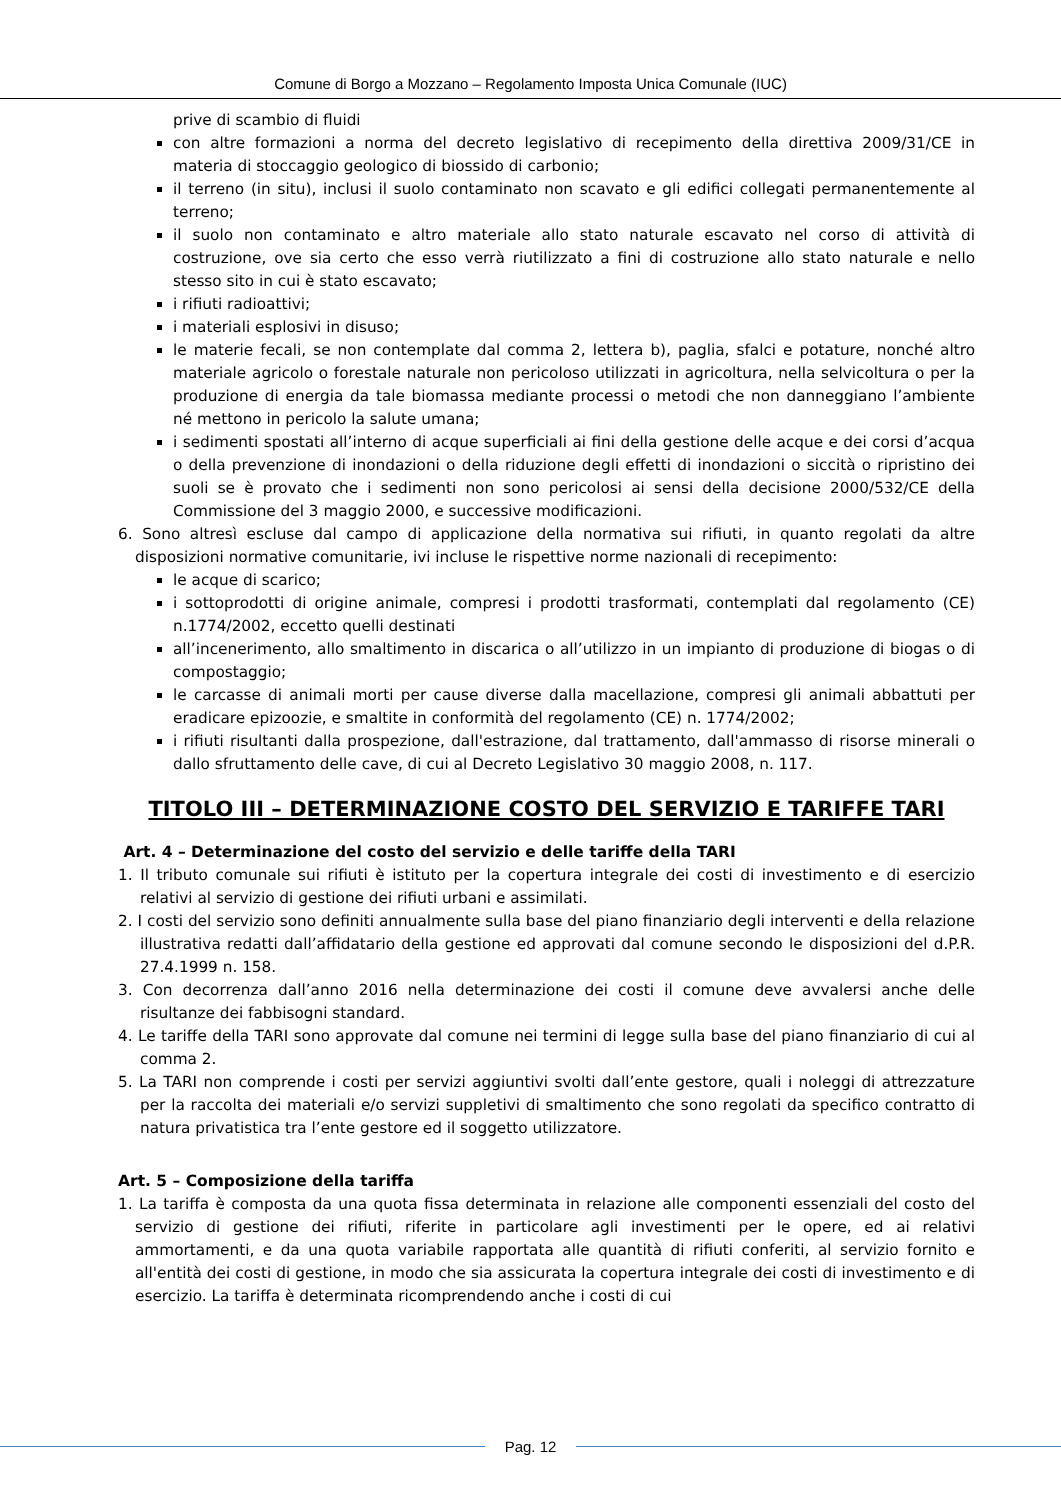Comune di Borgo a Mozzano – Regolamento Imposta Unica Comunale (IUC)
prive di scambio di fluidi
con altre formazioni a norma del decreto legislativo di recepimento della direttiva 2009/31/CE in materia di stoccaggio geologico di biossido di carbonio;
il terreno (in situ), inclusi il suolo contaminato non scavato e gli edifici collegati permanentemente al terreno;
il suolo non contaminato e altro materiale allo stato naturale escavato nel corso di attività di costruzione, ove sia certo che esso verrà riutilizzato a fini di costruzione allo stato naturale e nello stesso sito in cui è stato escavato;
i rifiuti radioattivi;
i materiali esplosivi in disuso;
le materie fecali, se non contemplate dal comma 2, lettera b), paglia, sfalci e potature, nonché altro materiale agricolo o forestale naturale non pericoloso utilizzati in agricoltura, nella selvicoltura o per la produzione di energia da tale biomassa mediante processi o metodi che non danneggiano l’ambiente né mettono in pericolo la salute umana;
i sedimenti spostati all’interno di acque superficiali ai fini della gestione delle acque e dei corsi d’acqua o della prevenzione di inondazioni o della riduzione degli effetti di inondazioni o siccità o ripristino dei suoli se è provato che i sedimenti non sono pericolosi ai sensi della decisione 2000/532/CE della Commissione del 3 maggio 2000, e successive modificazioni.
6. Sono altresì escluse dal campo di applicazione della normativa sui rifiuti, in quanto regolati da altre disposizioni normative comunitarie, ivi incluse le rispettive norme nazionali di recepimento:
le acque di scarico;
i sottoprodotti di origine animale, compresi i prodotti trasformati, contemplati dal regolamento (CE) n.1774/2002, eccetto quelli destinati
all’incenerimento, allo smaltimento in discarica o all’utilizzo in un impianto di produzione di biogas o di compostaggio;
le carcasse di animali morti per cause diverse dalla macellazione, compresi gli animali abbattuti per eradicare epizoozie, e smaltite in conformità del regolamento (CE) n. 1774/2002;
i rifiuti risultanti dalla prospezione, dall'estrazione, dal trattamento, dall'ammasso di risorse minerali o dallo sfruttamento delle cave, di cui al Decreto Legislativo 30 maggio 2008, n. 117.
TITOLO III – DETERMINAZIONE COSTO DEL SERVIZIO E TARIFFE TARI
Art. 4 – Determinazione del costo del servizio e delle tariffe della TARI
1. Il tributo comunale sui rifiuti è istituto per la copertura integrale dei costi di investimento e di esercizio relativi al servizio di gestione dei rifiuti urbani e assimilati.
2. I costi del servizio sono definiti annualmente sulla base del piano finanziario degli interventi e della relazione illustrativa redatti dall’affidatario della gestione ed approvati dal comune secondo le disposizioni del d.P.R. 27.4.1999 n. 158.
3. Con decorrenza dall’anno 2016 nella determinazione dei costi il comune deve avvalersi anche delle risultanze dei fabbisogni standard.
4. Le tariffe della TARI sono approvate dal comune nei termini di legge sulla base del piano finanziario di cui al comma 2.
5. La TARI non comprende i costi per servizi aggiuntivi svolti dall’ente gestore, quali i noleggi di attrezzature per la raccolta dei materiali e/o servizi suppletivi di smaltimento che sono regolati da specifico contratto di natura privatistica tra l’ente gestore ed il soggetto utilizzatore.
Art. 5 – Composizione della tariffa
1. La tariffa è composta da una quota fissa determinata in relazione alle componenti essenziali del costo del servizio di gestione dei rifiuti, riferite in particolare agli investimenti per le opere, ed ai relativi ammortamenti, e da una quota variabile rapportata alle quantità di rifiuti conferiti, al servizio fornito e all'entità dei costi di gestione, in modo che sia assicurata la copertura integrale dei costi di investimento e di esercizio. La tariffa è determinata ricomprendendo anche i costi di cui
Pag. 12